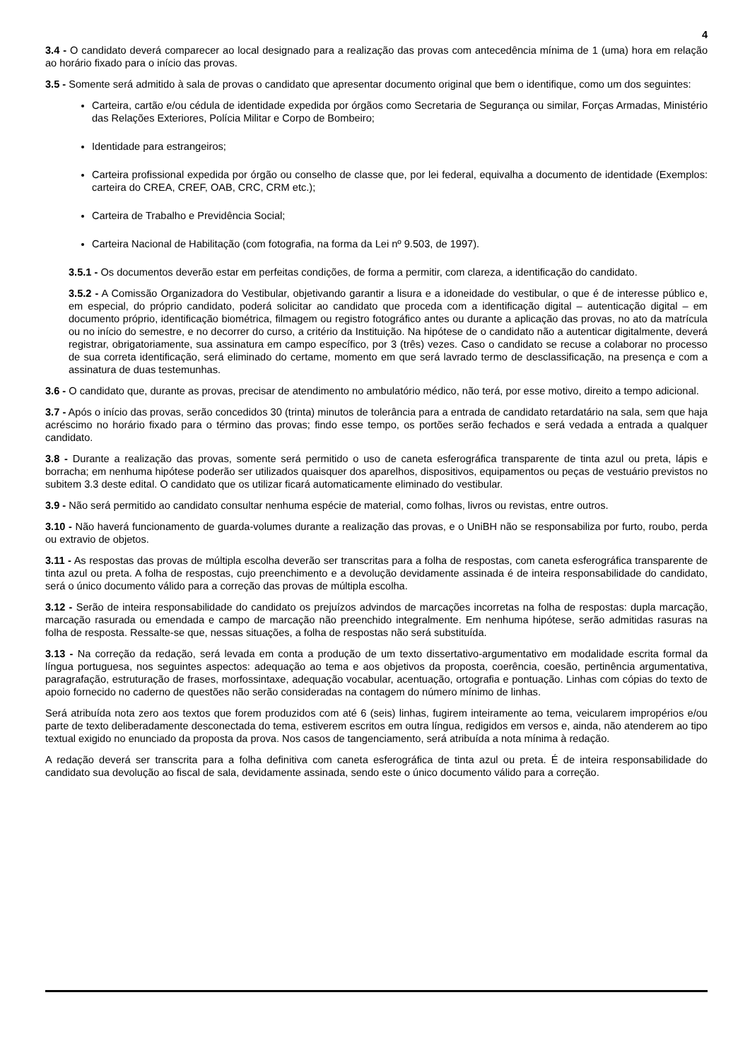4
3.4 - O candidato deverá comparecer ao local designado para a realização das provas com antecedência mínima de 1 (uma) hora em relação ao horário fixado para o início das provas.
3.5 - Somente será admitido à sala de provas o candidato que apresentar documento original que bem o identifique, como um dos seguintes:
Carteira, cartão e/ou cédula de identidade expedida por órgãos como Secretaria de Segurança ou similar, Forças Armadas, Ministério das Relações Exteriores, Polícia Militar e Corpo de Bombeiro;
Identidade para estrangeiros;
Carteira profissional expedida por órgão ou conselho de classe que, por lei federal, equivalha a documento de identidade (Exemplos: carteira do CREA, CREF, OAB, CRC, CRM etc.);
Carteira de Trabalho e Previdência Social;
Carteira Nacional de Habilitação (com fotografia, na forma da Lei nº 9.503, de 1997).
3.5.1 - Os documentos deverão estar em perfeitas condições, de forma a permitir, com clareza, a identificação do candidato.
3.5.2 - A Comissão Organizadora do Vestibular, objetivando garantir a lisura e a idoneidade do vestibular, o que é de interesse público e, em especial, do próprio candidato, poderá solicitar ao candidato que proceda com a identificação digital – autenticação digital – em documento próprio, identificação biométrica, filmagem ou registro fotográfico antes ou durante a aplicação das provas, no ato da matrícula ou no início do semestre, e no decorrer do curso, a critério da Instituição. Na hipótese de o candidato não a autenticar digitalmente, deverá registrar, obrigatoriamente, sua assinatura em campo específico, por 3 (três) vezes. Caso o candidato se recuse a colaborar no processo de sua correta identificação, será eliminado do certame, momento em que será lavrado termo de desclassificação, na presença e com a assinatura de duas testemunhas.
3.6 - O candidato que, durante as provas, precisar de atendimento no ambulatório médico, não terá, por esse motivo, direito a tempo adicional.
3.7 - Após o início das provas, serão concedidos 30 (trinta) minutos de tolerância para a entrada de candidato retardatário na sala, sem que haja acréscimo no horário fixado para o término das provas; findo esse tempo, os portões serão fechados e será vedada a entrada a qualquer candidato.
3.8 - Durante a realização das provas, somente será permitido o uso de caneta esferográfica transparente de tinta azul ou preta, lápis e borracha; em nenhuma hipótese poderão ser utilizados quaisquer dos aparelhos, dispositivos, equipamentos ou peças de vestuário previstos no subitem 3.3 deste edital. O candidato que os utilizar ficará automaticamente eliminado do vestibular.
3.9 - Não será permitido ao candidato consultar nenhuma espécie de material, como folhas, livros ou revistas, entre outros.
3.10 - Não haverá funcionamento de guarda-volumes durante a realização das provas, e o UniBH não se responsabiliza por furto, roubo, perda ou extravio de objetos.
3.11 - As respostas das provas de múltipla escolha deverão ser transcritas para a folha de respostas, com caneta esferográfica transparente de tinta azul ou preta. A folha de respostas, cujo preenchimento e a devolução devidamente assinada é de inteira responsabilidade do candidato, será o único documento válido para a correção das provas de múltipla escolha.
3.12 - Serão de inteira responsabilidade do candidato os prejuízos advindos de marcações incorretas na folha de respostas: dupla marcação, marcação rasurada ou emendada e campo de marcação não preenchido integralmente. Em nenhuma hipótese, serão admitidas rasuras na folha de resposta. Ressalte-se que, nessas situações, a folha de respostas não será substituída.
3.13 - Na correção da redação, será levada em conta a produção de um texto dissertativo-argumentativo em modalidade escrita formal da língua portuguesa, nos seguintes aspectos: adequação ao tema e aos objetivos da proposta, coerência, coesão, pertinência argumentativa, paragrafação, estruturação de frases, morfossintaxe, adequação vocabular, acentuação, ortografia e pontuação. Linhas com cópias do texto de apoio fornecido no caderno de questões não serão consideradas na contagem do número mínimo de linhas.
Será atribuída nota zero aos textos que forem produzidos com até 6 (seis) linhas, fugirem inteiramente ao tema, veicularem impropérios e/ou parte de texto deliberadamente desconectada do tema, estiverem escritos em outra língua, redigidos em versos e, ainda, não atenderem ao tipo textual exigido no enunciado da proposta da prova. Nos casos de tangenciamento, será atribuída a nota mínima à redação.
A redação deverá ser transcrita para a folha definitiva com caneta esferográfica de tinta azul ou preta. É de inteira responsabilidade do candidato sua devolução ao fiscal de sala, devidamente assinada, sendo este o único documento válido para a correção.